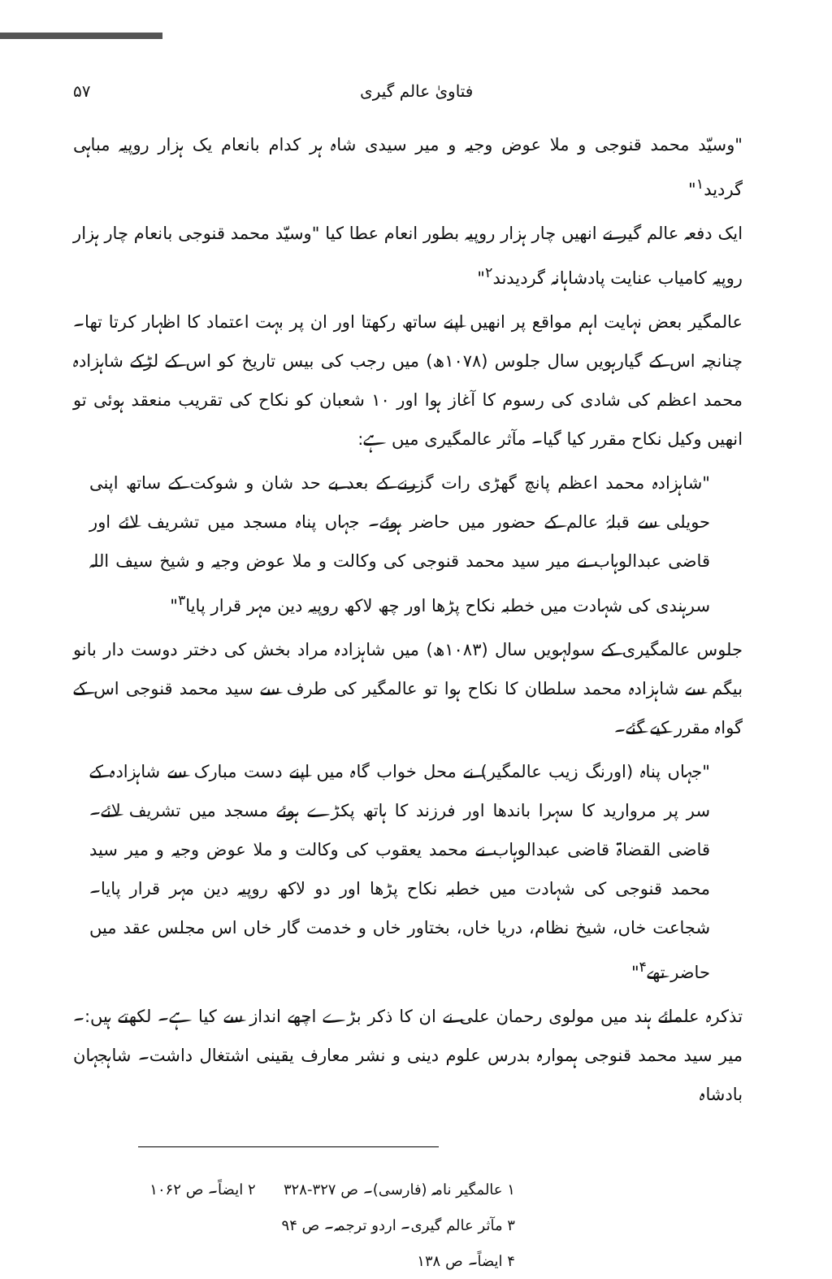فتاویٰ عالم گیری ۵۷
"وسیّد محمد قنوجی و ملا عوض وجیہ و میر سیدی شاہ ہر کدام بانعام یک ہزار روپیہ مباہی گردید<sup>۱</sup>"
ایک دفعہ عالم گیر نے انھیں چار ہزار روپیہ بطور انعام عطا کیا "وسیّد محمد قنوجی بانعام چار ہزار روپیہ کامیاب عنایت پادشاہانہ گردیدند<sup>۲</sup>"
عالمگیر بعض نہایت اہم مواقع پر انھیں اپنے ساتھ رکھتا اور ان پر بہت اعتماد کا اظہار کرتا تھا۔ چنانچہ اس کے گیارہویں سال جلوس (۱۰۷۸ھ) میں رجب کی بیس تاریخ کو اس کے لڑکے شاہزادہ محمد اعظم کی شادی کی رسوم کا آغاز ہوا اور ۱۰ شعبان کو نکاح کی تقریب منعقد ہوئی تو انھیں وکیل نکاح مقرر کیا گیا۔ مآثر عالمگیری میں ہے:
"شاہزادہ محمد اعظم پانچ گھڑی رات گزرنے کے بعد بے حد شان و شوکت کے ساتھ اپنی حویلی سے قبلۂ عالم کے حضور میں حاضر ہوئے۔ جہاں پناہ مسجد میں تشریف لائے اور قاضی عبدالوہاب نے میر سید محمد قنوجی کی وکالت و ملا عوض وجیہ و شیخ سیف اللہ سرہندی کی شہادت میں خطبہ نکاح پڑھا اور چھ لاکھ روپیہ دین مہر قرار پایا<sup>۳</sup>"
جلوس عالمگیری کے سولہویں سال (۱۰۸۳ھ) میں شاہزادہ مراد بخش کی دختر دوست دار بانو بیگم سے شاہزادہ محمد سلطان کا نکاح ہوا تو عالمگیر کی طرف سے سید محمد قنوجی اس کے گواہ مقرر کیے گئے۔
"جہاں پناہ (اورنگ زیب عالمگیر) نے محل خواب گاہ میں اپنے دست مبارک سے شاہزادہ کے سر پر مروارید کا سہرا باندھا اور فرزند کا ہاتھ پکڑے ہوئے مسجد میں تشریف لائے۔ قاضی القضاۃ قاضی عبدالوہاب نے محمد یعقوب کی وکالت و ملا عوض وجیہ و میر سید محمد قنوجی کی شہادت میں خطبہ نکاح پڑھا اور دو لاکھ روپیہ دین مہر قرار پایا۔ شجاعت خاں، شیخ نظام، دریا خاں، بختاور خاں و خدمت گار خاں اس مجلس عقد میں حاضر تھے<sup>۴</sup>"
تذکرہ علمائے ہند میں مولوی رحمان علی نے ان کا ذکر بڑے اچھے انداز سے کیا ہے۔ لکھتے ہیں:۔ میر سید محمد قنوجی ہموارہ بدرس علوم دینی و نشر معارف یقینی اشتغال داشت۔ شاہجہان بادشاہ
۱ عالمگیر نامہ (فارسی)۔ ص ۳۲۷-۳۲۸ ۲ ایضاً۔ ص ۱۰۶۲
۳ مآثر عالم گیری۔ اردو ترجمہ۔ ص ۹۴
۴ ایضاً۔ ص ۱۳۸